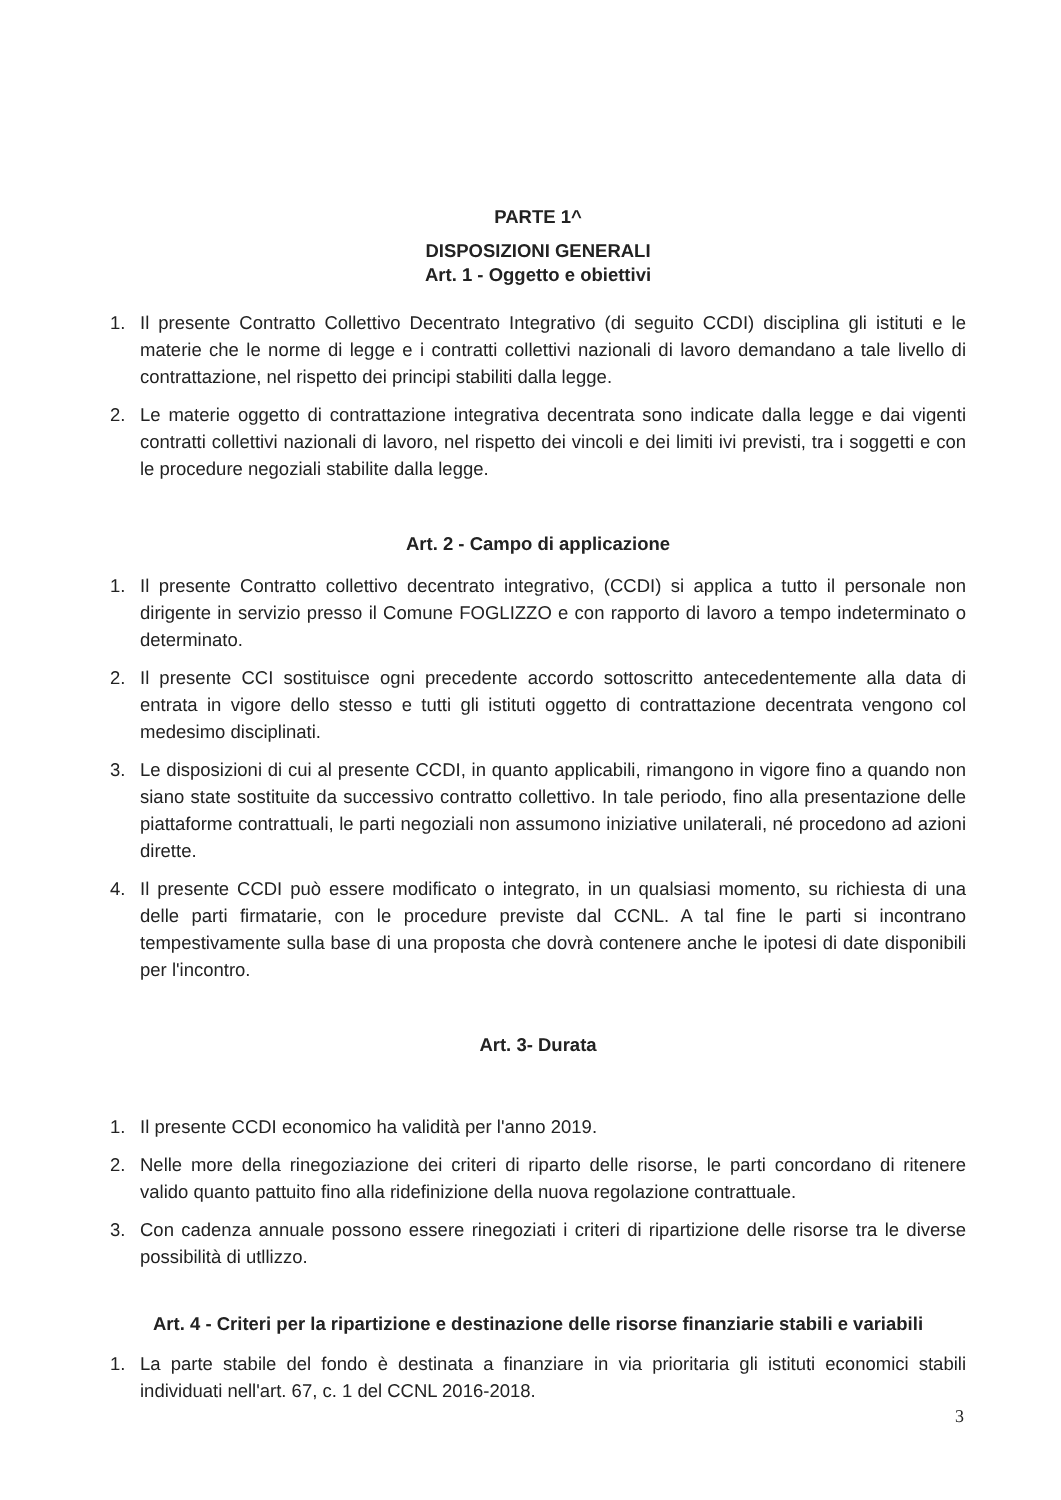PARTE 1^
DISPOSIZIONI GENERALI
Art. 1 - Oggetto e obiettivi
1. Il presente Contratto Collettivo Decentrato Integrativo (di seguito CCDI) disciplina gli istituti e le materie che le norme di legge e i contratti collettivi nazionali di lavoro demandano a tale livello di contrattazione, nel rispetto dei principi stabiliti dalla legge.
2. Le materie oggetto di contrattazione integrativa decentrata sono indicate dalla legge e dai vigenti contratti collettivi nazionali di lavoro, nel rispetto dei vincoli e dei limiti ivi previsti, tra i soggetti e con le procedure negoziali stabilite dalla legge.
Art. 2 - Campo di applicazione
1. Il presente Contratto collettivo decentrato integrativo, (CCDI) si applica a tutto il personale non dirigente in servizio presso il Comune FOGLIZZO e con rapporto di lavoro a tempo indeterminato o determinato.
2. Il presente CCI sostituisce ogni precedente accordo sottoscritto antecedentemente alla data di entrata in vigore dello stesso e tutti gli istituti oggetto di contrattazione decentrata vengono col medesimo disciplinati.
3. Le disposizioni di cui al presente CCDI, in quanto applicabili, rimangono in vigore fino a quando non siano state sostituite da successivo contratto collettivo. In tale periodo, fino alla presentazione delle piattaforme contrattuali, le parti negoziali non assumono iniziative unilaterali, né procedono ad azioni dirette.
4. Il presente CCDI può essere modificato o integrato, in un qualsiasi momento, su richiesta di una delle parti firmatarie, con le procedure previste dal CCNL. A tal fine le parti si incontrano tempestivamente sulla base di una proposta che dovrà contenere anche le ipotesi di date disponibili per l'incontro.
Art. 3- Durata
1. Il presente CCDI economico ha validità per l'anno 2019.
2. Nelle more della rinegoziazione dei criteri di riparto delle risorse, le parti concordano di ritenere valido quanto pattuito fino alla ridefinizione della nuova regolazione contrattuale.
3. Con cadenza annuale possono essere rinegoziati i criteri di ripartizione delle risorse tra le diverse possibilità di utllizzo.
Art. 4 - Criteri per la ripartizione e destinazione delle risorse finanziarie stabili e variabili
1. La parte stabile del fondo è destinata a finanziare in via prioritaria gli istituti economici stabili individuati nell'art. 67, c. 1 del CCNL 2016-2018.
3